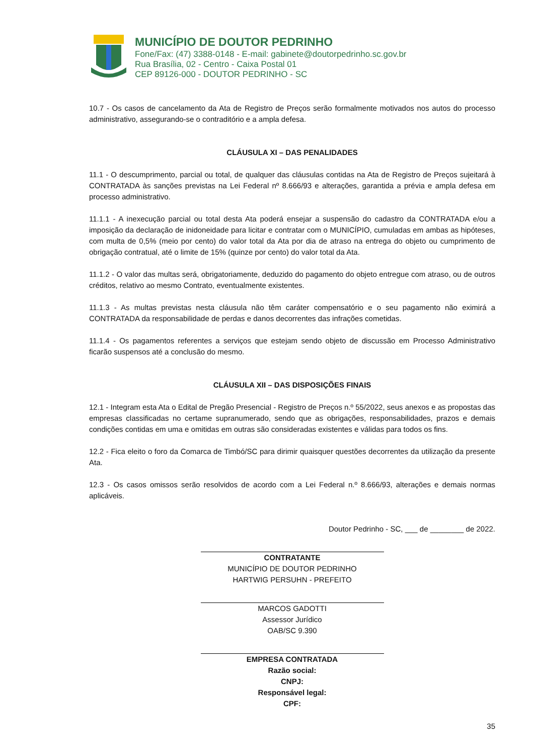MUNICÍPIO DE DOUTOR PEDRINHO
Fone/Fax: (47) 3388-0148 - E-mail: gabinete@doutorpedrinho.sc.gov.br
Rua Brasília, 02 - Centro - Caixa Postal 01
CEP 89126-000 - DOUTOR PEDRINHO - SC
10.7 - Os casos de cancelamento da Ata de Registro de Preços serão formalmente motivados nos autos do processo administrativo, assegurando-se o contraditório e a ampla defesa.
CLÁUSULA XI – DAS PENALIDADES
11.1 - O descumprimento, parcial ou total, de qualquer das cláusulas contidas na Ata de Registro de Preços sujeitará à CONTRATADA às sanções previstas na Lei Federal nº 8.666/93 e alterações, garantida a prévia e ampla defesa em processo administrativo.
11.1.1 - A inexecução parcial ou total desta Ata poderá ensejar a suspensão do cadastro da CONTRATADA e/ou a imposição da declaração de inidoneidade para licitar e contratar com o MUNICÍPIO, cumuladas em ambas as hipóteses, com multa de 0,5% (meio por cento) do valor total da Ata por dia de atraso na entrega do objeto ou cumprimento de obrigação contratual, até o limite de 15% (quinze por cento) do valor total da Ata.
11.1.2 - O valor das multas será, obrigatoriamente, deduzido do pagamento do objeto entregue com atraso, ou de outros créditos, relativo ao mesmo Contrato, eventualmente existentes.
11.1.3 - As multas previstas nesta cláusula não têm caráter compensatório e o seu pagamento não eximirá a CONTRATADA da responsabilidade de perdas e danos decorrentes das infrações cometidas.
11.1.4 - Os pagamentos referentes a serviços que estejam sendo objeto de discussão em Processo Administrativo ficarão suspensos até a conclusão do mesmo.
CLÁUSULA XII – DAS DISPOSIÇÕES FINAIS
12.1 - Integram esta Ata o Edital de Pregão Presencial - Registro de Preços n.º 55/2022, seus anexos e as propostas das empresas classificadas no certame supranumerado, sendo que as obrigações, responsabilidades, prazos e demais condições contidas em uma e omitidas em outras são consideradas existentes e válidas para todos os fins.
12.2 - Fica eleito o foro da Comarca de Timbó/SC para dirimir quaisquer questões decorrentes da utilização da presente Ata.
12.3 - Os casos omissos serão resolvidos de acordo com a Lei Federal n.º 8.666/93, alterações e demais normas aplicáveis.
Doutor Pedrinho - SC, ___ de ________ de 2022.
CONTRATANTE
MUNICÍPIO DE DOUTOR PEDRINHO
HARTWIG PERSUHN - PREFEITO
MARCOS GADOTTI
Assessor Jurídico
OAB/SC 9.390
EMPRESA CONTRATADA
Razão social:
CNPJ:
Responsável legal:
CPF:
35